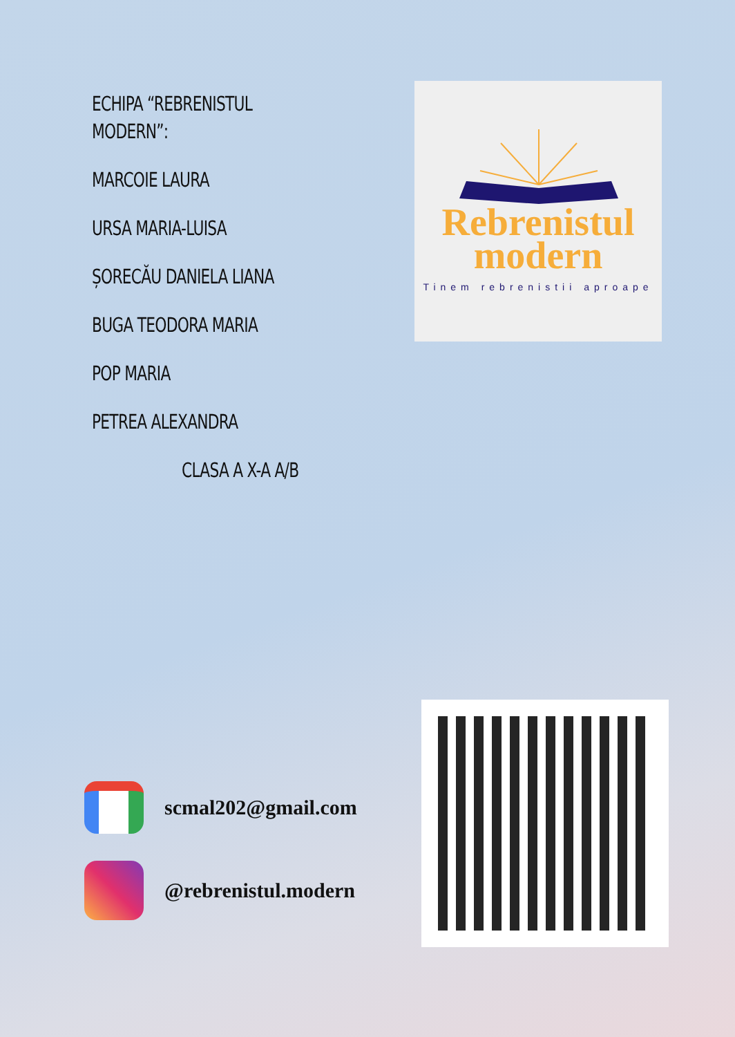ECHIPA “REBRENISTUL MODERN”:
MARCOIE LAURA
URSA MARIA-LUISA
ȘORECĂU DANIELA LIANA
BUGA TEODORA MARIA
POP MARIA
PETREA ALEXANDRA
CLASA A X-A A/B
Rebrenistul
modern
Tinem rebrenistii aproape
scmal202@gmail.com
@rebrenistul.modern